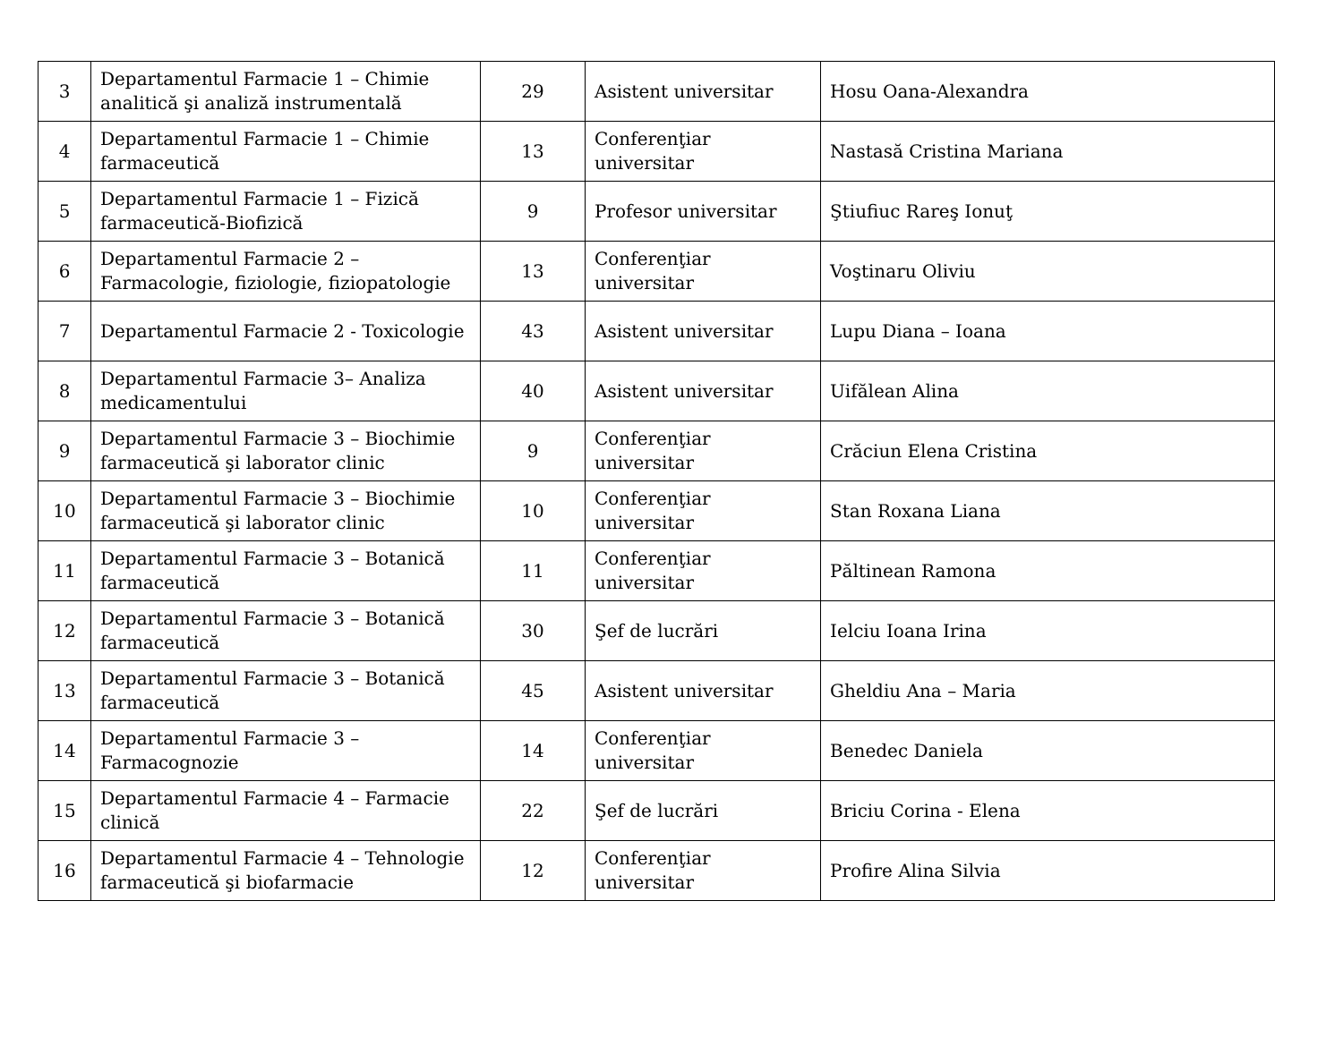| 3 | Departamentul Farmacie 1 – Chimie analitică şi analiză instrumentală | 29 | Asistent universitar | Hosu Oana-Alexandra |
| 4 | Departamentul Farmacie 1 – Chimie farmaceutică | 13 | Conferenţiar universitar | Nastasă Cristina Mariana |
| 5 | Departamentul Farmacie 1 – Fizică farmaceutică-Biofizică | 9 | Profesor universitar | Ştiufiuc Rareş Ionuţ |
| 6 | Departamentul Farmacie 2 – Farmacologie, fiziologie, fiziopatologie | 13 | Conferenţiar universitar | Voştinaru Oliviu |
| 7 | Departamentul Farmacie 2 - Toxicologie | 43 | Asistent universitar | Lupu Diana – Ioana |
| 8 | Departamentul Farmacie 3– Analiza medicamentului | 40 | Asistent universitar | Uifălean Alina |
| 9 | Departamentul Farmacie 3 – Biochimie farmaceutică şi laborator clinic | 9 | Conferenţiar universitar | Crăciun Elena Cristina |
| 10 | Departamentul Farmacie 3 – Biochimie farmaceutică şi laborator clinic | 10 | Conferenţiar universitar | Stan Roxana Liana |
| 11 | Departamentul Farmacie 3 – Botanică farmaceutică | 11 | Conferenţiar universitar | Păltinean Ramona |
| 12 | Departamentul Farmacie 3 – Botanică farmaceutică | 30 | Şef de lucrări | Ielciu Ioana Irina |
| 13 | Departamentul Farmacie 3 – Botanică farmaceutică | 45 | Asistent universitar | Gheldiu Ana – Maria |
| 14 | Departamentul Farmacie 3 – Farmacognozie | 14 | Conferenţiar universitar | Benedec Daniela |
| 15 | Departamentul Farmacie 4 – Farmacie clinică | 22 | Şef de lucrări | Briciu Corina - Elena |
| 16 | Departamentul Farmacie 4 – Tehnologie farmaceutică şi biofarmacie | 12 | Conferenţiar universitar | Profire Alina Silvia |